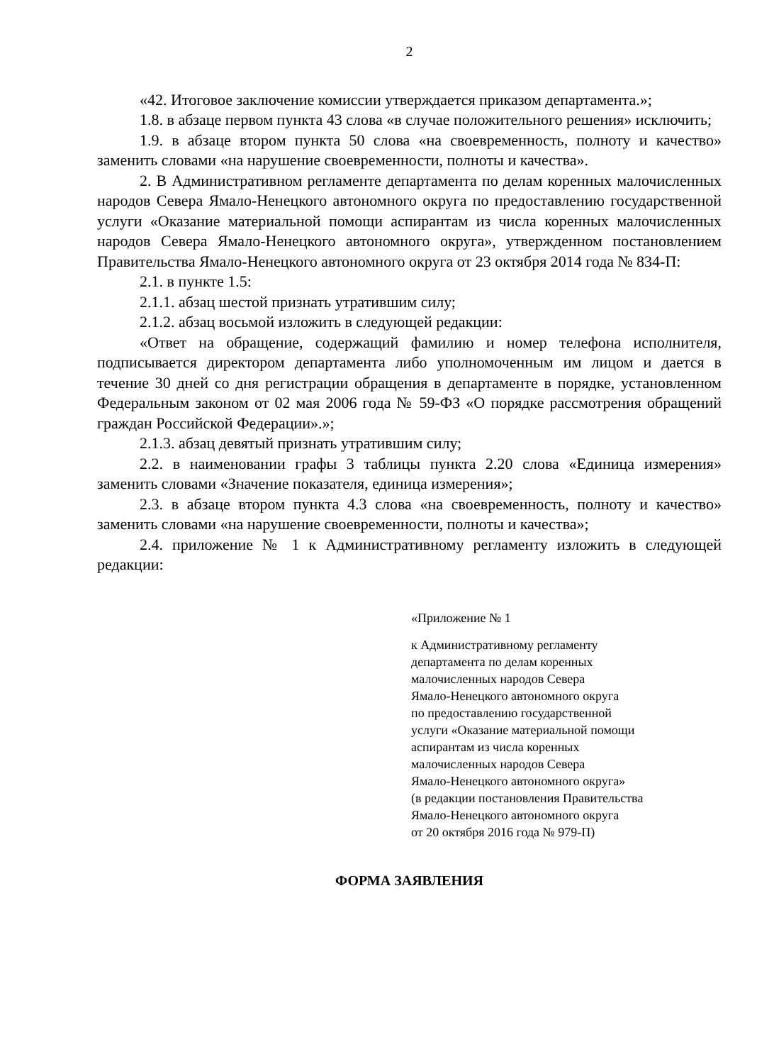2
«42. Итоговое заключение комиссии утверждается приказом департамента.»;
1.8. в абзаце первом пункта 43 слова «в случае положительного решения» исключить;
1.9. в абзаце втором пункта 50 слова «на своевременность, полноту и качество» заменить словами «на нарушение своевременности, полноты и качества».
2. В Административном регламенте департамента по делам коренных малочисленных народов Севера Ямало-Ненецкого автономного округа по предоставлению государственной услуги «Оказание материальной помощи аспирантам из числа коренных малочисленных народов Севера Ямало-Ненецкого автономного округа», утвержденном постановлением Правительства Ямало-Ненецкого автономного округа от 23 октября 2014 года № 834-П:
2.1. в пункте 1.5:
2.1.1. абзац шестой признать утратившим силу;
2.1.2. абзац восьмой изложить в следующей редакции:
«Ответ на обращение, содержащий фамилию и номер телефона исполнителя, подписывается директором департамента либо уполномоченным им лицом и дается в течение 30 дней со дня регистрации обращения в департаменте в порядке, установленном Федеральным законом от 02 мая 2006 года № 59-ФЗ «О порядке рассмотрения обращений граждан Российской Федерации».»;
2.1.3. абзац девятый признать утратившим силу;
2.2. в наименовании графы 3 таблицы пункта 2.20 слова «Единица измерения» заменить словами «Значение показателя, единица измерения»;
2.3. в абзаце втором пункта 4.3 слова «на своевременность, полноту и качество» заменить словами «на нарушение своевременности, полноты и качества»;
2.4. приложение № 1 к Административному регламенту изложить в следующей редакции:
«Приложение № 1
к Административному регламенту
департамента по делам коренных
малочисленных народов Севера
Ямало-Ненецкого автономного округа
по предоставлению государственной
услуги «Оказание материальной помощи
аспирантам из числа коренных
малочисленных народов Севера
Ямало-Ненецкого автономного округа»
(в редакции постановления Правительства
Ямало-Ненецкого автономного округа
от 20 октября 2016 года № 979-П)
ФОРМА ЗАЯВЛЕНИЯ